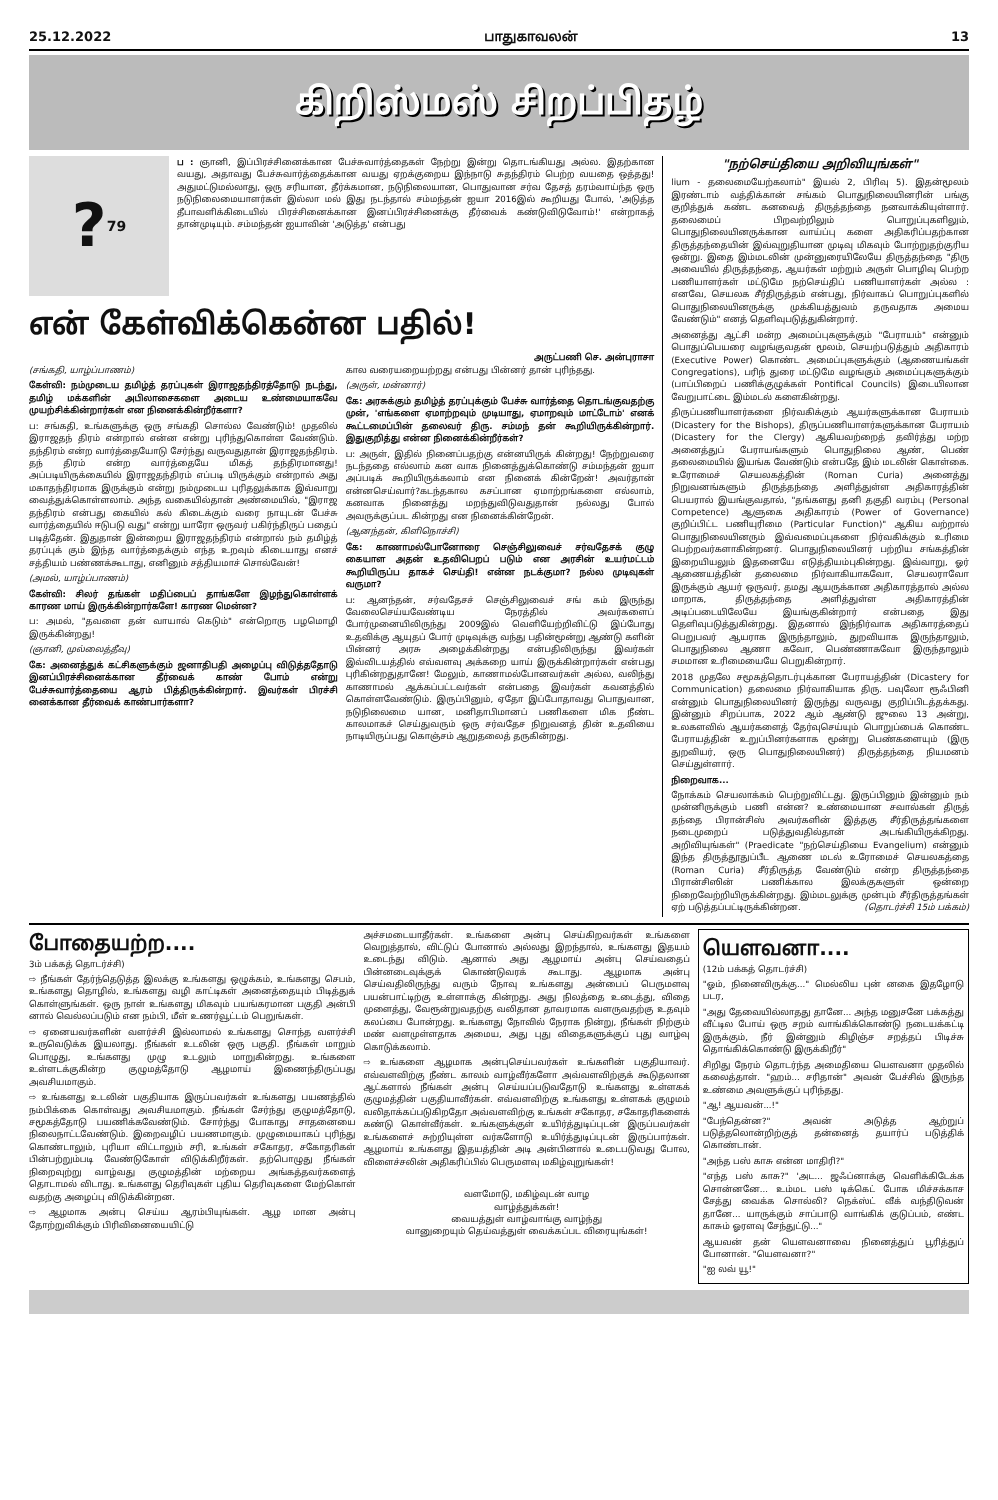25.12.2022 பாதுகாவலன் 13
கிறிஸ்மஸ் சிறப்பிதழ்
? 79
ப : ஞானி, இப்பிரச்சினைக்கான பேச்சுவார்த்தைகள் நேற்று இன்று தொடங்கியது அல்ல. இதற்கான வயது, அதாவது பேச்சுவார்த்தைக்கான வயது ஏறக்குறைய இந்நாடு சுதந்திரம் பெற்ற வயதை ஒத்தது! அதுமட்டுமல்லாது, ஒரு சரியான, தீர்க்கமான, நடுநிலையான, பொதுவான சர்வ தேசத் தரம்வாய்ந்த ஒரு நடுநிலைமையாளர்கள் இல்லா மல் இது நடந்தால் சம்மந்தன் ஐயா 2016இல் கூறியது போல், 'அடுத்த தீபாவளிக்கிடையில் பிரச்சினைக்கான இனப்பிரச்சினைக்கு தீர்வைக் கண்டுவிடுவோம்!' என்றாகத் தான்முடியும். சம்மந்தன் ஐயாவின் 'அடுத்த' என்பது
என் கேள்விக்கென்ன பதில்!
அருட்பணி செ. அன்புராசா
(சங்கதி, யாழ்ப்பாணம்)
கேள்வி: நம்முடைய தமிழ்த் தரப்புகள் இராஜதந்திரத்தோடு நடந்து, தமிழ் மக்களின் அபிலாசைகளை அடைய உண்மையாகவே முயற்சிக்கின்றார்கள் என நினைக்கின்றீர்களா?
ப: சங்கதி, உங்களுக்கு ஒரு சங்கதி சொல்ல வேண்டும்! முதலில் இராஜதந் திரம் என்றால் என்ன என்று புரிந்துகொள்ள வேண்டும். தந்திரம் என்ற வார்த்தையோடு சேர்ந்து வருவதுதான் இராஜதந்திரம். தந் திரம் என்ற வார்த்தையே மிகத் தந்திரமானது! அப்படியிருக்கையில் இராஜதந்திரம் எப்படி யிருக்கும் என்றால் அது மகாதந்திரமாக இருக்கும் என்று நம்முடைய புரிதலுக்காக இவ்வாறு வைத்துக்கொள்ளலாம். அந்த வகையில்தான் அண்மையில், "இராஜ தந்திரம் என்பது கையில் கல் கிடைக்கும் வரை நாயுடன் பேச்சு வார்த்தையில் ஈடுபடு வது" என்று யாரோ ஒருவர் பகிர்ந்திருப் பதைப் படித்தேன். இதுதான் இன்றைய இராஜதந்திரம் என்றால் நம் தமிழ்த் தரப்புக் கும் இந்த வார்த்தைக்கும் எந்த உறவும் கிடையாது எனச் சத்தியம் பண்ணக்கூடாது, எனினும் சத்தியமாச் சொல்வேன்!
(அமல், யாழ்ப்பாணம்)
கேள்வி: சிலர் தங்கள் மதிப்பைப் தாங்களே இழந்துகொள்ளக் காரண மாய் இருக்கின்றார்களே! காரண மென்ன?
ப: அமல், "தவளை தன் வாயால் கெடும்" என்றொரு பழமொழி இருக்கின்றது!
(ஞானி, முல்லைத்தீவு)
கே: அனைத்துக் கட்சிகளுக்கும் ஜனாதிபதி அழைப்பு விடுத்ததோடு இனப்பிரச்சினைக்கான தீர்வைக் காண் போம் என்று பேச்சுவார்த்தையை ஆரம் பித்திருக்கின்றார். இவர்கள் பிரச்சி னைக்கான தீர்வைக் காண்பார்களா?
கால வரையறையற்றது என்பது பின்னர் தான் புரிந்தது.
(அருள், மன்னார்)
கே: அரசுக்கும் தமிழ்த் தரப்புக்கும் பேச்சு வார்த்தை தொடங்குவதற்கு முன், 'எங்களை ஏமாற்றவும் முடியாது, ஏமாறவும் மாட்டோம்' எனக் கூட்டமைப்பின் தலைவர் திரு. சம்மந் தன் கூறியிருக்கின்றார். இதுகுறித்து என்ன நினைக்கின்றீர்கள்?
ப: அருள், இதில் நினைப்பதற்கு என்னயிருக் கின்றது! நேற்றுவரை நடந்ததை எல்லாம் கன வாக நினைத்துக்கொண்டு சம்மந்தன் ஐயா அப்படிக் கூறியிருக்கலாம் என நினைக் கின்றேன்! அவர்தான் என்னசெய்வார்?கடந்தகால கசப்பான ஏமாற்றங்களை எல்லாம், கனவாக நினைத்து மறந்துவிடுவதுதான் நல்லது போல் அவருக்குப்பட கின்றது என நினைக்கின்றேன்.
(ஆனந்தன், கிளிநொச்சி)
கே: காணாமல்போனோரை செஞ்சிலுவைச் சர்வதேசக் குழு கையாள அதன் உதவிபெறப் படும் என அரசின் உயர்மட்டம் கூறியிருப்ப தாகச் செய்தி! என்ன நடக்குமா? நல்ல முடிவுகள் வருமா?
ப: ஆனந்தன், சர்வதேசச் செஞ்சிலுவைச் சங் கம் இருந்து வேலைசெய்யவேண்டிய நேரத்தில் அவர்களைப் போர்முனையிலிருந்து 2009இல் வெளியேற்றிவிட்டு இப்போது உதவிக்கு ஆயுதப் போர் முடிவுக்கு வந்து பதின்மூன்று ஆண்டு களின் பின்னர் அரசு அழைக்கின்றது என்பதிலிருந்து இவர்கள் இவ்விடயத்தில் எவ்வளவு அக்கறை யாய் இருக்கின்றார்கள் என்பது புரிகின்றதுதானே! மேலும், காணாமல்போனவர்கள் அல்ல, வலிந்து காணாமல் ஆக்கப்பட்டவர்கள் என்பதை இவர்கள் கவனத்தில் கொள்ளவேண்டும். இருப்பினும், ஏதோ இப்போதாவது பொதுவான, நடுநிலைமை யான, மனிதாபிமானப் பணிகளை மிக நீண்ட காலமாகச் செய்துவரும் ஒரு சர்வதேச நிறுவனத் தின் உதவியை நாடியிருப்பது கொஞ்சம் ஆறுதலைத் தருகின்றது.
"நற்செய்தியை அறிவியுங்கள்"
lium - தலைமையேற்கலாம்" இயல் 2, பிரிவு 5). இதன்மூலம் இரண்டாம் வத்திக்கான் சங்கம் பொதுநிலையினரின் பங்கு குறித்துக் கண்ட கனவைத் திருத்தந்தை நனவாக்கியுள்ளார். தலைமைப் பிறவற்றிலும் பொறுப்புகளிலும், பொதுநிலையினருக்கான வாய்ப்பு களை அதிகரிப்பதற்கான திருத்தந்தையின் இவ்வுறுதியான முடிவு மிகவும் போற்றுதற்குரிய ஒன்று. இதை இம்மடலின் முன்னுரையிலேயே திருத்தந்தை "திரு அவையில் திருத்தந்தை, ஆயர்கள் மற்றும் அருள் பொழிவு பெற்ற பணியாளர்கள் மட்டுமே நற்செய்திப் பணியாளர்கள் அல்ல : எனவே, செயலக சீர்திருத்தம் என்பது, நிர்வாகப் பொறுப்புகளில் பொதுநிலையினருக்கு முக்கியத்துவம் தருவதாக அமைய வேண்டும்" எனத் தெளிவுபடுத்துகின்றார்.
அனைத்து ஆட்சி மன்ற அமைப்புகளுக்கும் "பேராயம்" என்னும் பொதுப்பெயரை வழங்குவதன் மூலம், செயற்படுத்தும் அதிகாரம் (Executive Power) கொண்ட அமைப்புகளுக்கும் (ஆணையங்கள் Congregations), பரிந் துரை மட்டுமே வழங்கும் அமைப்புகளுக்கும் (பாப்பிறைப் பணிக்குழுக்கள் Pontifical Councils) இடையிலான வேறுபாட்டை இம்மடல் களைகின்றது.
திருப்பணியாளர்களை நிர்வகிக்கும் ஆயர்களுக்கான பேராயம் (Dicastery for the Bishops), திருப்பணியாளர்களுக்கான பேராயம் (Dicastery for the Clergy) ஆகியவற்றைத் தவிர்த்து மற்ற அனைத்துப் பேராயங்களும் பொதுநிலை ஆண், பெண் தலைமையில் இயங்க வேண்டும் என்பதே இம் மடலின் கொள்கை. உரோமைச் செயலகத்தின் (Roman Curia) அனைத்து நிறுவனங்களும் திருத்தந்தை அளித்துள்ள அதிகாரத்தின் பெயரால் இயங்குவதால், "தங்களது தனி தகுதி வரம்பு (Personal Competence) ஆளுகை அதிகாரம் (Power of Governance) குறிப்பிட்ட பணியுரிமை (Particular Function)" ஆகிய வற்றால் பொதுநிலையினரும் இவ்வமைப்புகளை நிர்வகிக்கும் உரிமை பெற்றவர்களாகின்றனர். பொதுநிலையினர் பற்றிய சங்கத்தின் இறையியலும் இதனையே எடுத்தியம்புகின்றது. இவ்வாறு, ஓர் ஆணையத்தின் தலைமை நிர்வாகியாகவோ, செயலராவோ இருக்கும் ஆயர் ஒருவர், தமது ஆயருக்கான அதிகாரத்தால் அல்ல மாறாக, திருத்தந்தை அளித்துள்ள அதிகாரத்தின் அடிப்படையிலேயே இயங்குகின்றார் என்பதை இது தெளிவுபடுத்துகின்றது. இதனால் இந்நிர்வாக அதிகாரத்தைப் பெறுபவர் ஆயராக இருந்தாலும், துறவியாக இருந்தாலும், பொதுநிலை ஆணா கவோ, பெண்ணாகவோ இருந்தாலும் சமமான உரிமையையே பெறுகின்றார்.
2018 முதலே சமூகத்தொடர்புக்கான பேராயத்தின் (Dicastery for Communication) தலைமை நிர்வாகியாக திரு. பவுலோ ரூஃபினி என்னும் பொதுநிலையினர் இருந்து வருவது குறிப்பிடத்தக்கது. இன்னும் சிறப்பாக, 2022 ஆம் ஆண்டு ஜுலை 13 அன்று, உலகளவில் ஆயர்களைத் தேர்வுசெய்யும் பொறுப்பைக் கொண்ட பேராயத்தின் உறுப்பினர்களாக மூன்று பெண்களையும் (இரு துறவியர், ஒரு பொதுநிலையினர்) திருத்தந்தை நியமனம் செய்துள்ளார்.
நிறைவாக...
நோக்கம் செயலாக்கம் பெற்றுவிட்டது. இருப்பினும் இன்னும் நம் முன்னிருக்கும் பணி என்ன? உண்மையான சவால்கள் திருத் தந்தை பிரான்சிஸ் அவர்களின் இத்தகு சீர்திருத்தங்களை நடைமுறைப் படுத்துவதில்தான் அடங்கியிருக்கிறது. அறிவியுங்கள்" (Praedicate "நற்செய்தியை Evangelium) என்னும் இந்த திருத்தூதுப்பீட ஆணை மடல் உரோமைச் செயலகத்தை (Roman Curia) சீர்திருத்த வேண்டும் என்ற திருத்தந்தை பிரான்சிஸின் பணிக்கால இலக்குகளுள் ஒன்றை நிறைவேற்றியிருக்கின்றது. இம்மடலுக்கு முன்பும் சீர்திருத்தங்கள் ஏற் படுத்தப்பட்டிருக்கின்றன. (தொடர்ச்சி 15ம் பக்கம்)
போதையற்ற....
3ம் பக்கத் தொடர்ச்சி)
⇨ நீங்கள் தேர்ந்தெடுத்த இலக்கு உங்களது ஒழுக்கம், உங்களது செபம், உங்களது தொழில், உங்களது வழி காட்டிகள் அனைத்தையும் பிடித்துக் கொள்ளுங்கள். ஒரு நாள் உங்களது மிகவும் பயங்கரமான பகுதி அன்பி னால் வெல்லப்படும் என நம்பி, மீள் உணர்வூட்டம் பெறுங்கள்.
⇨ ஏனையவர்களின் வளர்ச்சி இல்லாமல் உங்களது சொந்த வளர்ச்சி உருவெடுக்க இயலாது. நீங்கள் உடலின் ஒரு பகுதி. நீங்கள் மாறும் பொழுது, உங்களது முழு உடலும் மாறுகின்றது. உங்களை உள்ளடக்குகின்ற குழுமத்தோடு ஆழமாய் இணைந்திருப்பது அவசியமாகும்.
⇨ உங்களது உடலின் பகுதியாக இருப்பவர்கள் உங்களது பயணத்தில் நம்பிக்கை கொள்வது அவசியமாகும். நீங்கள் சேர்ந்து குழுமத்தோடு, சமூகத்தோடு பயணிக்கவேண்டும். சோர்ந்து போகாது சாதனையை நிலைநாட்டவேண்டும். இறைவழிப் பயணமாகும். முழுமையாகப் புரிந்து கொண்டாலும், புரியா விட்டாலும் சரி, உங்கள் சகோதர, சகோதரிகள் பின்பற்றும்படி வேண்டுகோள் விடுக்கிறீர்கள். தற்பொழுது நீங்கள் நிறைவுற்று வாழ்வது குழுமத்தின் மற்றைய அங்கத்தவர்களைத் தொடாமல் விடாது. உங்களது தெரிவுகள் புதிய தெரிவுகளை மேற்கொள் வதற்கு அழைப்பு விடுக்கின்றன.
⇨ ஆழமாக அன்பு செய்ய ஆரம்பியுங்கள். ஆழ மான அன்பு தோற்றுவிக்கும் பிரிவினையையிட்டு
அச்சமடையாதீர்கள். உங்களை அன்பு செய்கிறவர்கள் உங்களை வெறுத்தால், விட்டுப் போனால் அல்லது இறந்தால், உங்களது இதயம் உடைந்து விடும். ஆனால் அது ஆழமாய் அன்பு செய்வதைப் பின்னடைவுக்குக் கொண்டுவரக் கூடாது. ஆழமாக அன்பு செய்வதிலிருந்து வரும் நோவு உங்களது அன்பைப் பெருமளவு பயன்பாட்டிற்கு உள்ளாக்கு கின்றது. அது நிலத்தை உடைத்து, விதை முளைத்து, வேரூன்றுவதற்கு வலிதான தாவரமாக வளருவதற்கு உதவும் கலப்பை போன்றது. உங்களது நோவில் நேராக நின்று, நீங்கள் நிற்கும் மண் வளமுள்ளதாக அமைய, அது புது விதைகளுக்குப் புது வாழ்வு கொடுக்கலாம்.
⇨ உங்களை ஆழமாக அன்புசெய்பவர்கள் உங்களின் பகுதியாவர். எவ்வளவிற்கு நீண்ட காலம் வாழ்வீர்களோ அவ்வளவிற்குக் கூடுதலான ஆட்களால் நீங்கள் அன்பு செய்யப்படுவதோடு உங்களது உள்ளகக் குழுமத்தின் பகுதியாவீர்கள். எவ்வளவிற்கு உங்களது உள்ளகக் குழுமம் வலிதாக்கப்படுகிறதோ அவ்வளவிற்கு உங்கள் சகோதர, சகோதரிகளைக் கண்டு கொள்வீர்கள். உங்களுக்குள் உயிர்த்துடிப்புடன் இருப்பவர்கள் உங்களைச் சுற்றியுள்ள வர்களோடு உயிர்த்துடிப்புடன் இருப்பார்கள். ஆழமாய் உங்களது இதயத்தின் அடி அன்பினால் உடைபடுவது போல, விளைச்சலின் அதிகரிப்பில் பெருமளவு மகிழ்வுறுங்கள்!
வளமோடு, மகிழ்வுடன் வாழ
வாழ்த்துக்கள்!
வையத்துள் வாழ்வாங்கு வாழ்ந்து
வானுறையும் தெய்வத்துள் வைக்கப்பட விரையுங்கள்!
யௌவனா....
(12ம் பக்கத் தொடர்ச்சி)
"ஓம், நினைவிருக்கு..." மெல்லிய புன் னகை இதழோடு படர,
"அது தேவையில்லாதது தானே... அந்த மனுசனே பக்கத்து வீட்டில போய் ஒரு சறம் வாங்கிக்கொண்டு நடையக்கட்டி இருக்கும், நீர் இன்னும் கிழிஞ்ச சறத்தப் பிடிச்சு தொங்கிக்கொண்டு இருக்கிறீர்"
சிறிது நேரம் தொடர்ந்த அமைதியை யௌவனா முதலில் கலைத்தாள். "ஹம்... சரிதான்" அவன் பேச்சில் இருந்த உண்மை அவளுக்குப் புரிந்தது.
"ஆ! ஆயவன்...!"
"பேந்தென்ன?" அவன் அடுத்த ஆற்றுப் படுத்தலொன்றிற்குத் தன்னைத் தயார்ப் படுத்திக் கொண்டான்.
"அந்த பஸ் காசு என்ன மாதிரி?"
"எந்த பஸ் காசு?" 'அட... ஜஃப்னாக்கு வெளிக்கிடேக்க சொன்னனே... உம்மட பஸ் டிக்கெட் போக மிச்சக்காச சேத்து வைக்க சொல்லி? நெக்ஸ்ட் வீக் வந்திடுவன் தானே... யாருக்கும் சாப்பாடு வாங்கிக் குடுப்பம், எண்ட காசும் ஓரளவு சேந்துட்டு..."
ஆயவன் தன் யௌவனாவை நினைத்துப் பூரித்துப் போனான். "யௌவனா?"
"ஐ லவ் யூ!"